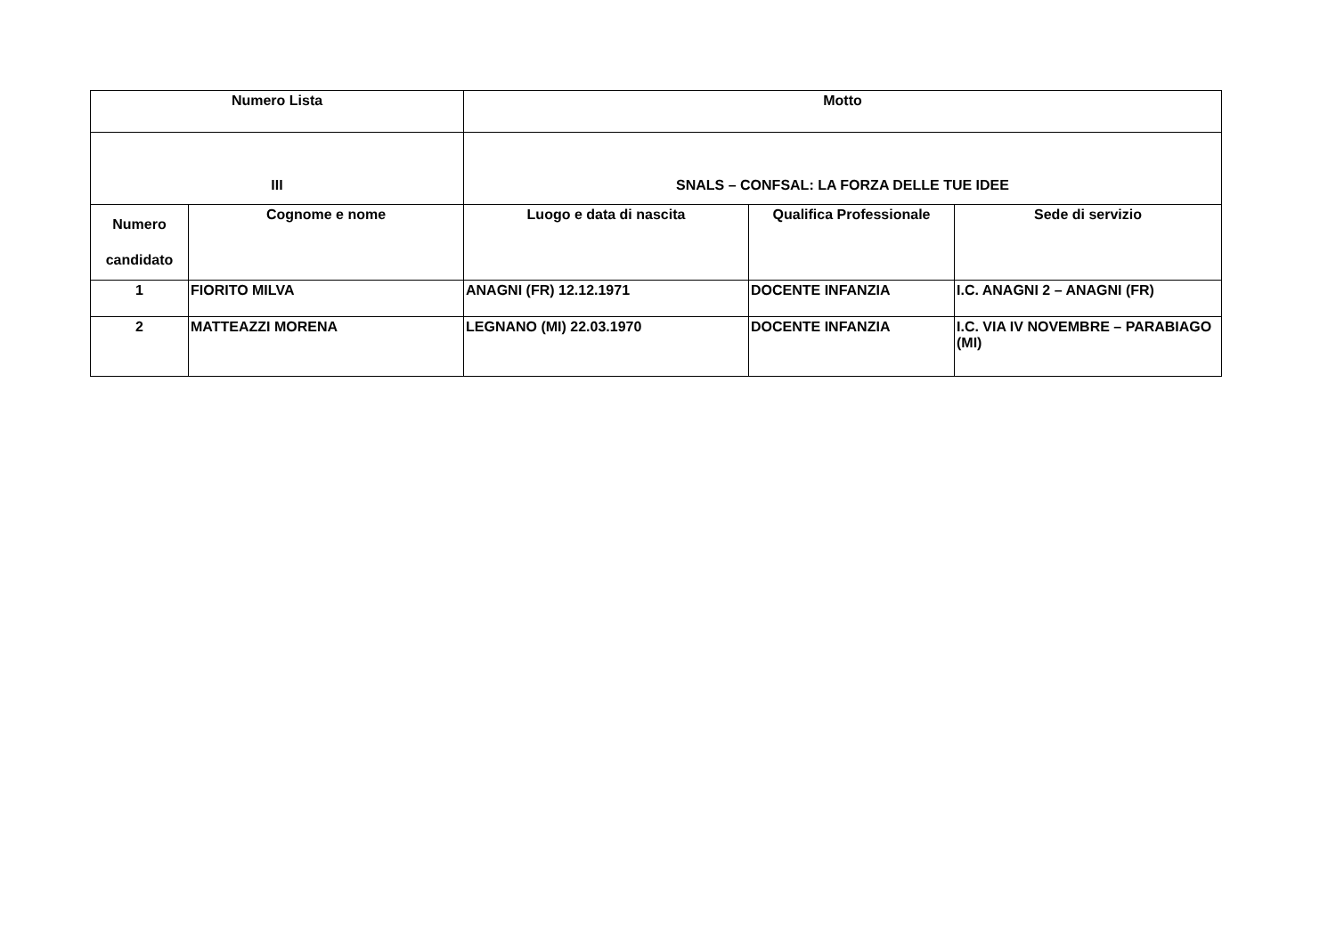| Numero Lista | | Motto | | |
| --- | --- | --- | --- | --- |
| III | | SNALS – CONFSAL: LA FORZA DELLE TUE IDEE | | |
| Numero candidato | Cognome e nome | Luogo e data di nascita | Qualifica Professionale | Sede di servizio |
| 1 | FIORITO MILVA | ANAGNI (FR) 12.12.1971 | DOCENTE INFANZIA | I.C. ANAGNI 2 – ANAGNI (FR) |
| 2 | MATTEAZZI MORENA | LEGNANO (MI) 22.03.1970 | DOCENTE INFANZIA | I.C. VIA IV NOVEMBRE – PARABIAGO (MI) |